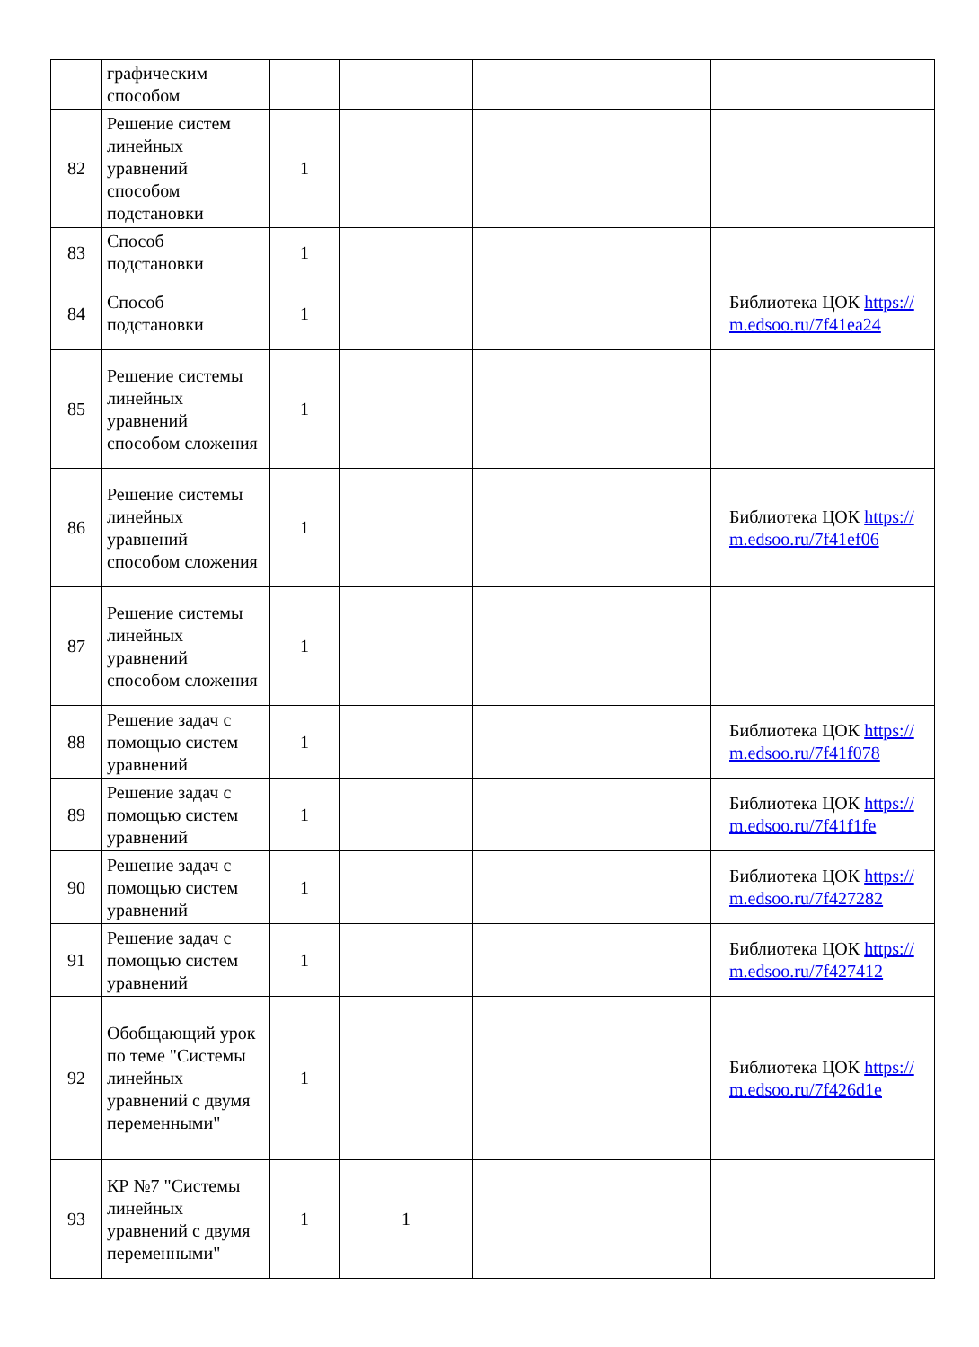| | графическим способом | | | | | |
| 82 | Решение систем линейных уравнений способом подстановки | 1 | | | | |
| 83 | Способ подстановки | 1 | | | | |
| 84 | Способ подстановки | 1 | | | | Библиотека ЦОК https://m.edsoo.ru/7f41ea24 |
| 85 | Решение системы линейных уравнений способом сложения | 1 | | | | |
| 86 | Решение системы линейных уравнений способом сложения | 1 | | | | Библиотека ЦОК https://m.edsoo.ru/7f41ef06 |
| 87 | Решение системы линейных уравнений способом сложения | 1 | | | | |
| 88 | Решение задач с помощью систем уравнений | 1 | | | | Библиотека ЦОК https://m.edsoo.ru/7f41f078 |
| 89 | Решение задач с помощью систем уравнений | 1 | | | | Библиотека ЦОК https://m.edsoo.ru/7f41f1fe |
| 90 | Решение задач с помощью систем уравнений | 1 | | | | Библиотека ЦОК https://m.edsoo.ru/7f427282 |
| 91 | Решение задач с помощью систем уравнений | 1 | | | | Библиотека ЦОК https://m.edsoo.ru/7f427412 |
| 92 | Обобщающий урок по теме "Системы линейных уравнений с двумя переменными" | 1 | | | | Библиотека ЦОК https://m.edsoo.ru/7f426d1e |
| 93 | КР №7 "Системы линейных уравнений с двумя переменными" | 1 | 1 | | | |